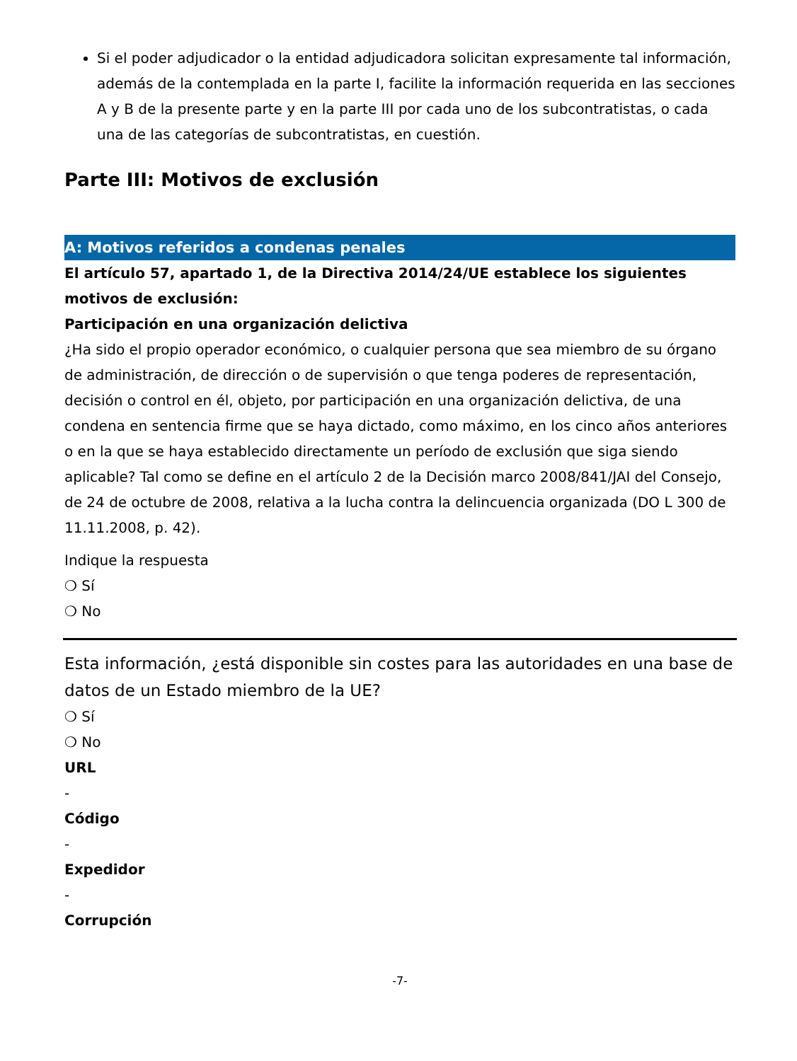Si el poder adjudicador o la entidad adjudicadora solicitan expresamente tal información, además de la contemplada en la parte I, facilite la información requerida en las secciones A y B de la presente parte y en la parte III por cada uno de los subcontratistas, o cada una de las categorías de subcontratistas, en cuestión.
Parte III: Motivos de exclusión
A: Motivos referidos a condenas penales
El artículo 57, apartado 1, de la Directiva 2014/24/UE establece los siguientes motivos de exclusión:
Participación en una organización delictiva
¿Ha sido el propio operador económico, o cualquier persona que sea miembro de su órgano de administración, de dirección o de supervisión o que tenga poderes de representación, decisión o control en él, objeto, por participación en una organización delictiva, de una condena en sentencia firme que se haya dictado, como máximo, en los cinco años anteriores o en la que se haya establecido directamente un período de exclusión que siga siendo aplicable? Tal como se define en el artículo 2 de la Decisión marco 2008/841/JAI del Consejo, de 24 de octubre de 2008, relativa a la lucha contra la delincuencia organizada (DO L 300 de 11.11.2008, p. 42).
Indique la respuesta
❍ Sí
❍ No
Esta información, ¿está disponible sin costes para las autoridades en una base de datos de un Estado miembro de la UE?
❍ Sí
❍ No
URL
-
Código
-
Expedidor
-
Corrupción
-7-